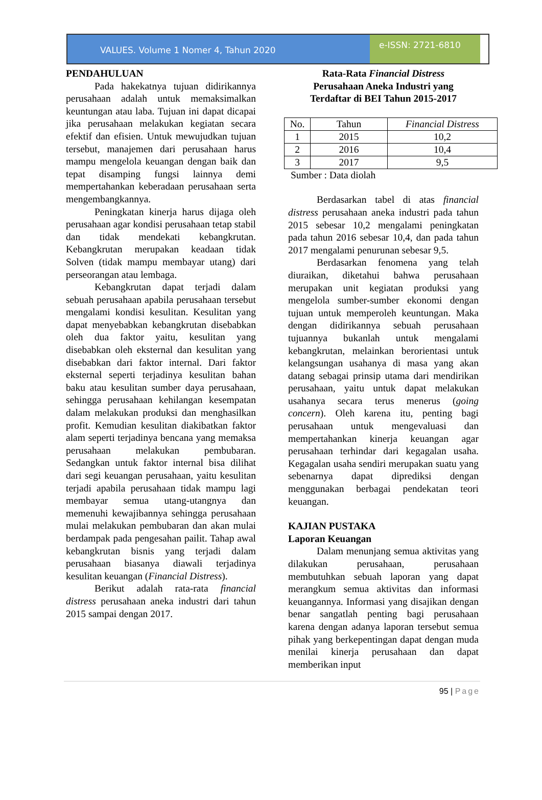VALUES. Volume 1 Nomer 4, Tahun 2020
e-ISSN: 2721-6810
PENDAHULUAN
Pada hakekatnya tujuan didirikannya perusahaan adalah untuk memaksimalkan keuntungan atau laba. Tujuan ini dapat dicapai jika perusahaan melakukan kegiatan secara efektif dan efisien. Untuk mewujudkan tujuan tersebut, manajemen dari perusahaan harus mampu mengelola keuangan dengan baik dan tepat disamping fungsi lainnya demi mempertahankan keberadaan perusahaan serta mengembangkannya.
Peningkatan kinerja harus dijaga oleh perusahaan agar kondisi perusahaan tetap stabil dan tidak mendekati kebangkrutan. Kebangkrutan merupakan keadaan tidak Solven (tidak mampu membayar utang) dari perseorangan atau lembaga.
Kebangkrutan dapat terjadi dalam sebuah perusahaan apabila perusahaan tersebut mengalami kondisi kesulitan. Kesulitan yang dapat menyebabkan kebangkrutan disebabkan oleh dua faktor yaitu, kesulitan yang disebabkan oleh eksternal dan kesulitan yang disebabkan dari faktor internal. Dari faktor eksternal seperti terjadinya kesulitan bahan baku atau kesulitan sumber daya perusahaan, sehingga perusahaan kehilangan kesempatan dalam melakukan produksi dan menghasilkan profit. Kemudian kesulitan diakibatkan faktor alam seperti terjadinya bencana yang memaksa perusahaan melakukan pembubaran. Sedangkan untuk faktor internal bisa dilihat dari segi keuangan perusahaan, yaitu kesulitan terjadi apabila perusahaan tidak mampu lagi membayar semua utang-utangnya dan memenuhi kewajibannya sehingga perusahaan mulai melakukan pembubaran dan akan mulai berdampak pada pengesahan pailit. Tahap awal kebangkrutan bisnis yang terjadi dalam perusahaan biasanya diawali terjadinya kesulitan keuangan (Financial Distress).
Berikut adalah rata-rata financial distress perusahaan aneka industri dari tahun 2015 sampai dengan 2017.
Rata-Rata Financial Distress
Perusahaan Aneka Industri yang
Terdaftar di BEI Tahun 2015-2017
| No. | Tahun | Financial Distress |
| --- | --- | --- |
| 1 | 2015 | 10,2 |
| 2 | 2016 | 10,4 |
| 3 | 2017 | 9,5 |
Sumber : Data diolah
Berdasarkan tabel di atas financial distress perusahaan aneka industri pada tahun 2015 sebesar 10,2 mengalami peningkatan pada tahun 2016 sebesar 10,4, dan pada tahun 2017 mengalami penurunan sebesar 9,5.
Berdasarkan fenomena yang telah diuraikan, diketahui bahwa perusahaan merupakan unit kegiatan produksi yang mengelola sumber-sumber ekonomi dengan tujuan untuk memperoleh keuntungan. Maka dengan didirikannya sebuah perusahaan tujuannya bukanlah untuk mengalami kebangkrutan, melainkan berorientasi untuk kelangsungan usahanya di masa yang akan datang sebagai prinsip utama dari mendirikan perusahaan, yaitu untuk dapat melakukan usahanya secara terus menerus (going concern). Oleh karena itu, penting bagi perusahaan untuk mengevaluasi dan mempertahankan kinerja keuangan agar perusahaan terhindar dari kegagalan usaha. Kegagalan usaha sendiri merupakan suatu yang sebenarnya dapat diprediksi dengan menggunakan berbagai pendekatan teori keuangan.
KAJIAN PUSTAKA
Laporan Keuangan
Dalam menunjang semua aktivitas yang dilakukan perusahaan, perusahaan membutuhkan sebuah laporan yang dapat merangkum semua aktivitas dan informasi keuangannya. Informasi yang disajikan dengan benar sangatlah penting bagi perusahaan karena dengan adanya laporan tersebut semua pihak yang berkepentingan dapat dengan muda menilai kinerja perusahaan dan dapat memberikan input
95 | Page